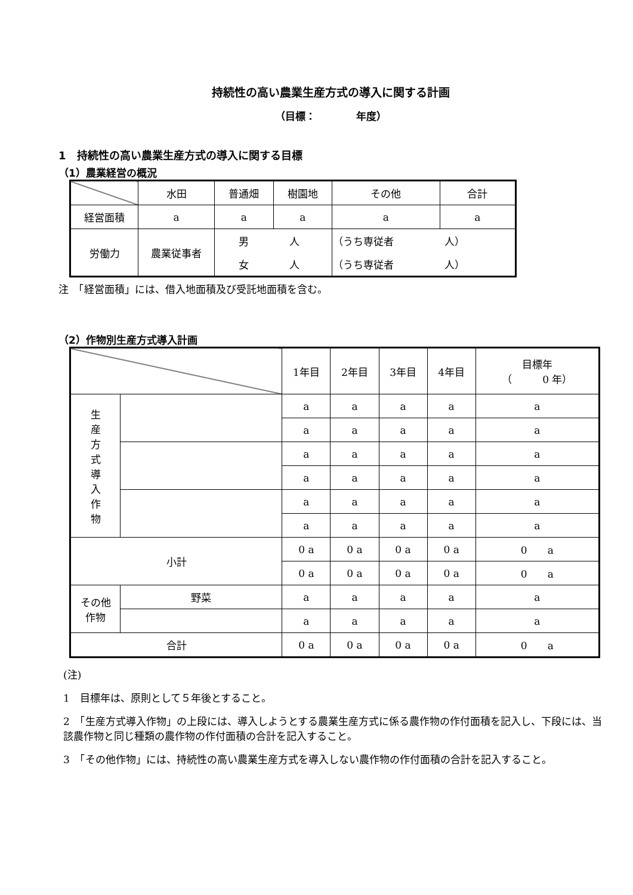持続性の高い農業生産方式の導入に関する計画
（目標：　　　　年度）
1　持続性の高い農業生産方式の導入に関する目標
（1）農業経営の概況
| | 水田 | 普通畑 | 樹園地 | その他 | 合計 |
| --- | --- | --- | --- | --- | --- |
| 経営面積 | a | a | a | a | a |
| 労働力 | 農業従事者 | 男 人 | | （うち専従者 人） | |
| | | 女 人 | | （うち専従者 人） | |
注　「経営面積」には、借入地面積及び受託地面積を含む。
（2）作物別生産方式導入計画
| | | 1年目 | 2年目 | 3年目 | 4年目 | 目標年 （ 0 年） |
| --- | --- | --- | --- | --- | --- | --- |
| 生 産 方 式 導 入 作 物 | | a | a | a | a | a |
| | | a | a | a | a | a |
| | | a | a | a | a | a |
| | | a | a | a | a | a |
| | | a | a | a | a | a |
| | | a | a | a | a | a |
| 小計 | | 0 a | 0 a | 0 a | 0 a | 0 a |
| | | 0 a | 0 a | 0 a | 0 a | 0 a |
| その他 作物 | 野菜 | a | a | a | a | a |
| | | a | a | a | a | a |
| 合計 | | 0 a | 0 a | 0 a | 0 a | 0 a |
(注)
1　目標年は、原則として５年後とすること。
2　「生産方式導入作物」の上段には、導入しようとする農業生産方式に係る農作物の作付面積を記入し、下段には、当該農作物と同じ種類の農作物の作付面積の合計を記入すること。
3　「その他作物」には、持続性の高い農業生産方式を導入しない農作物の作付面積の合計を記入すること。